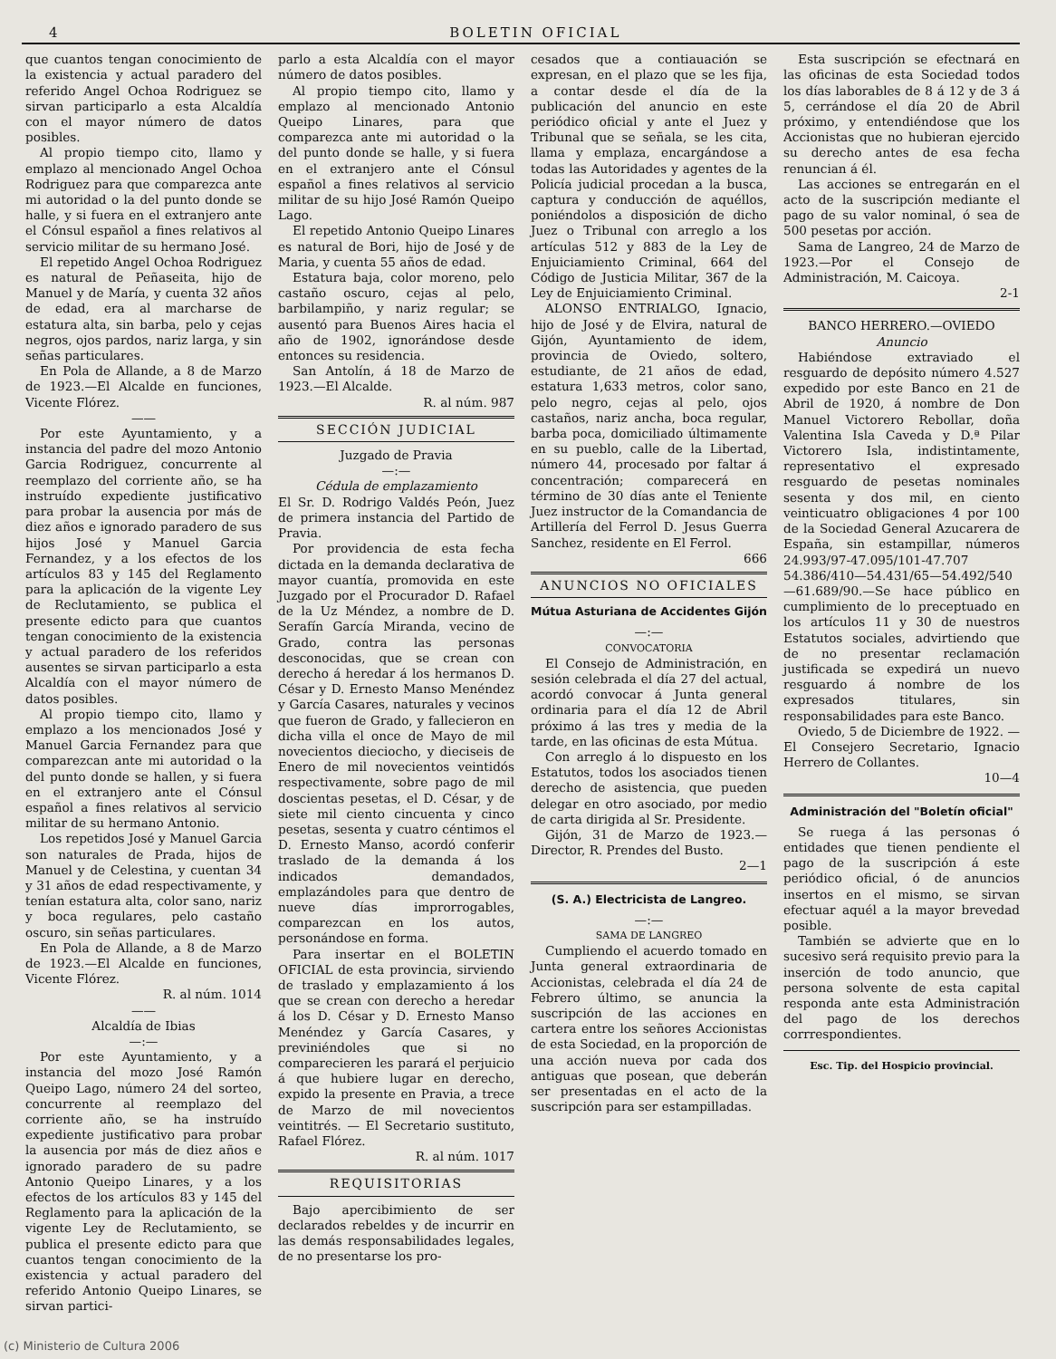4 BOLETIN OFICIAL
que cuantos tengan conocimiento de la existencia y actual paradero del referido Angel Ochoa Rodriguez se sirvan participarlo a esta Alcaldía con el mayor número de datos posibles.
Al propio tiempo cito, llamo y emplazo al mencionado Angel Ochoa Rodriguez para que comparezca ante mi autoridad o la del punto donde se halle, y si fuera en el extranjero ante el Cónsul español a fines relativos al servicio militar de su hermano José.
El repetido Angel Ochoa Rodriguez es natural de Peñaseita, hijo de Manuel y de María, y cuenta 32 años de edad, era al marcharse de estatura alta, sin barba, pelo y cejas negros, ojos pardos, nariz larga, y sin señas particulares.
En Pola de Allande, a 8 de Marzo de 1923.—El Alcalde en funciones, Vicente Flórez.
——
Por este Ayuntamiento, y a instancia del padre del mozo Antonio Garcia Rodriguez, concurrente al reemplazo del corriente año, se ha instruído expediente justificativo para probar la ausencia por más de diez años e ignorado paradero de sus hijos José y Manuel Garcia Fernandez, y a los efectos de los artículos 83 y 145 del Reglamento para la aplicación de la vigente Ley de Reclutamiento, se publica el presente edicto para que cuantos tengan conocimiento de la existencia y actual paradero de los referidos ausentes se sirvan participarlo a esta Alcaldía con el mayor número de datos posibles.
Al propio tiempo cito, llamo y emplazo a los mencionados José y Manuel Garcia Fernandez para que comparezcan ante mi autoridad o la del punto donde se hallen, y si fuera en el extranjero ante el Cónsul español a fines relativos al servicio militar de su hermano Antonio.
Los repetidos José y Manuel Garcia son naturales de Prada, hijos de Manuel y de Celestina, y cuentan 34 y 31 años de edad respectivamente, y tenían estatura alta, color sano, nariz y boca regulares, pelo castaño oscuro, sin señas particulares.
En Pola de Allande, a 8 de Marzo de 1923.—El Alcalde en funciones, Vicente Flórez.
R. al núm. 1014
——
Alcaldía de Ibias
—:—
Por este Ayuntamiento, y a instancia del mozo José Ramón Queipo Lago, número 24 del sorteo, concurrente al reemplazo del corriente año, se ha instruído expediente justificativo para probar la ausencia por más de diez años e ignorado paradero de su padre Antonio Queipo Linares, y a los efectos de los artículos 83 y 145 del Reglamento para la aplicación de la vigente Ley de Reclutamiento, se publica el presente edicto para que cuantos tengan conocimiento de la existencia y actual paradero del referido Antonio Queipo Linares, se sirvan partici-
parlo a esta Alcaldía con el mayor número de datos posibles.
Al propio tiempo cito, llamo y emplazo al mencionado Antonio Queipo Linares, para que comparezca ante mi autoridad o la del punto donde se halle, y si fuera en el extranjero ante el Cónsul español a fines relativos al servicio militar de su hijo José Ramón Queipo Lago.
El repetido Antonio Queipo Linares es natural de Bori, hijo de José y de Maria, y cuenta 55 años de edad.
Estatura baja, color moreno, pelo castaño oscuro, cejas al pelo, barbilampiño, y nariz regular; se ausentó para Buenos Aires hacia el año de 1902, ignorándose desde entonces su residencia.
San Antolín, á 18 de Marzo de 1923.—El Alcalde.
R. al núm. 987
SECCIÓN JUDICIAL
Juzgado de Pravia
—:—
Cédula de emplazamiento
El Sr. D. Rodrigo Valdés Peón, Juez de primera instancia del Partido de Pravia.
Por providencia de esta fecha dictada en la demanda declarativa de mayor cuantía, promovida en este Juzgado por el Procurador D. Rafael de la Uz Méndez, a nombre de D. Serafín García Miranda, vecino de Grado, contra las personas desconocidas, que se crean con derecho á heredar á los hermanos D. César y D. Ernesto Manso Menéndez y García Casares, naturales y vecinos que fueron de Grado, y fallecieron en dicha villa el once de Mayo de mil novecientos dieciocho, y dieciseis de Enero de mil novecientos veintidós respectivamente, sobre pago de mil doscientas pesetas, el D. César, y de siete mil ciento cincuenta y cinco pesetas, sesenta y cuatro céntimos el D. Ernesto Manso, acordó conferir traslado de la demanda á los indicados demandados, emplazándoles para que dentro de nueve días improrrogables, comparezcan en los autos, personándose en forma.
Para insertar en el BOLETIN OFICIAL de esta provincia, sirviendo de traslado y emplazamiento á los que se crean con derecho a heredar á los D. César y D. Ernesto Manso Menéndez y García Casares, y previniéndoles que si no comparecieren les parará el perjuicio á que hubiere lugar en derecho, expido la presente en Pravia, a trece de Marzo de mil novecientos veintitrés. — El Secretario sustituto, Rafael Flórez.
R. al núm. 1017
REQUISITORIAS
Bajo apercibimiento de ser declarados rebeldes y de incurrir en las demás responsabilidades legales, de no presentarse los pro-
cesados que a contiauación se expresan, en el plazo que se les fija, a contar desde el día de la publicación del anuncio en este periódico oficial y ante el Juez y Tribunal que se señala, se les cita, llama y emplaza, encargándose a todas las Autoridades y agentes de la Policía judicial procedan a la busca, captura y conducción de aquéllos, poniéndolos a disposición de dicho Juez o Tribunal con arreglo a los artículas 512 y 883 de la Ley de Enjuiciamiento Criminal, 664 del Código de Justicia Militar, 367 de la Ley de Enjuiciamiento Criminal.
ALONSO ENTRIALGO, Ignacio, hijo de José y de Elvira, natural de Gijón, Ayuntamiento de idem, provincia de Oviedo, soltero, estudiante, de 21 años de edad, estatura 1,633 metros, color sano, pelo negro, cejas al pelo, ojos castaños, nariz ancha, boca regular, barba poca, domiciliado últimamente en su pueblo, calle de la Libertad, número 44, procesado por faltar á concentración; comparecerá en término de 30 días ante el Teniente Juez instructor de la Comandancia de Artillería del Ferrol D. Jesus Guerra Sanchez, residente en El Ferrol.
666
ANUNCIOS NO OFICIALES
Mútua Asturiana de Accidentes Gijón
—:—
CONVOCATORIA
El Consejo de Administración, en sesión celebrada el día 27 del actual, acordó convocar á Junta general ordinaria para el día 12 de Abril próximo á las tres y media de la tarde, en las oficinas de esta Mútua.
Con arreglo á lo dispuesto en los Estatutos, todos los asociados tienen derecho de asistencia, que pueden delegar en otro asociado, por medio de carta dirigida al Sr. Presidente.
Gijón, 31 de Marzo de 1923.—Director, R. Prendes del Busto.
2—1
(S. A.) Electricista de Langreo.
—:—
SAMA DE LANGREO
Cumpliendo el acuerdo tomado en Junta general extraordinaria de Accionistas, celebrada el día 24 de Febrero último, se anuncia la suscripción de las acciones en cartera entre los señores Accionistas de esta Sociedad, en la proporción de una acción nueva por cada dos antiguas que posean, que deberán ser presentadas en el acto de la suscripción para ser estampilladas.
Esta suscripción se efectnará en las oficinas de esta Sociedad todos los días laborables de 8 á 12 y de 3 á 5, cerrándose el día 20 de Abril próximo, y entendiéndose que los Accionistas que no hubieran ejercido su derecho antes de esa fecha renuncian á él.
Las acciones se entregarán en el acto de la suscripción mediante el pago de su valor nominal, ó sea de 500 pesetas por acción.
Sama de Langreo, 24 de Marzo de 1923.—Por el Consejo de Administración, M. Caicoya.
2-1
BANCO HERRERO.—OVIEDO
Anuncio
Habiéndose extraviado el resguardo de depósito número 4.527 expedido por este Banco en 21 de Abril de 1920, á nombre de Don Manuel Victorero Rebollar, doña Valentina Isla Caveda y D.ª Pilar Victorero Isla, indistintamente, representativo el expresado resguardo de pesetas nominales sesenta y dos mil, en ciento veinticuatro obligaciones 4 por 100 de la Sociedad General Azucarera de España, sin estampillar, números 24.993/97-47.095/101-47.707 54.386/410—54.431/65—54.492/540—61.689/90.—Se hace público en cumplimiento de lo preceptuado en los artículos 11 y 30 de nuestros Estatutos sociales, advirtiendo que de no presentar reclamación justificada se expedirá un nuevo resguardo á nombre de los expresados titulares, sin responsabilidades para este Banco.
Oviedo, 5 de Diciembre de 1922. —El Consejero Secretario, Ignacio Herrero de Collantes.
10—4
Administración del "Boletín oficial"
Se ruega á las personas ó entidades que tienen pendiente el pago de la suscripción á este periódico oficial, ó de anuncios insertos en el mismo, se sirvan efectuar aquél a la mayor brevedad posible.
También se advierte que en lo sucesivo será requisito previo para la inserción de todo anuncio, que persona solvente de esta capital responda ante esta Administración del pago de los derechos corrrespondientes.
Esc. Tip. del Hospicio provincial.
(c) Ministerio de Cultura 2006